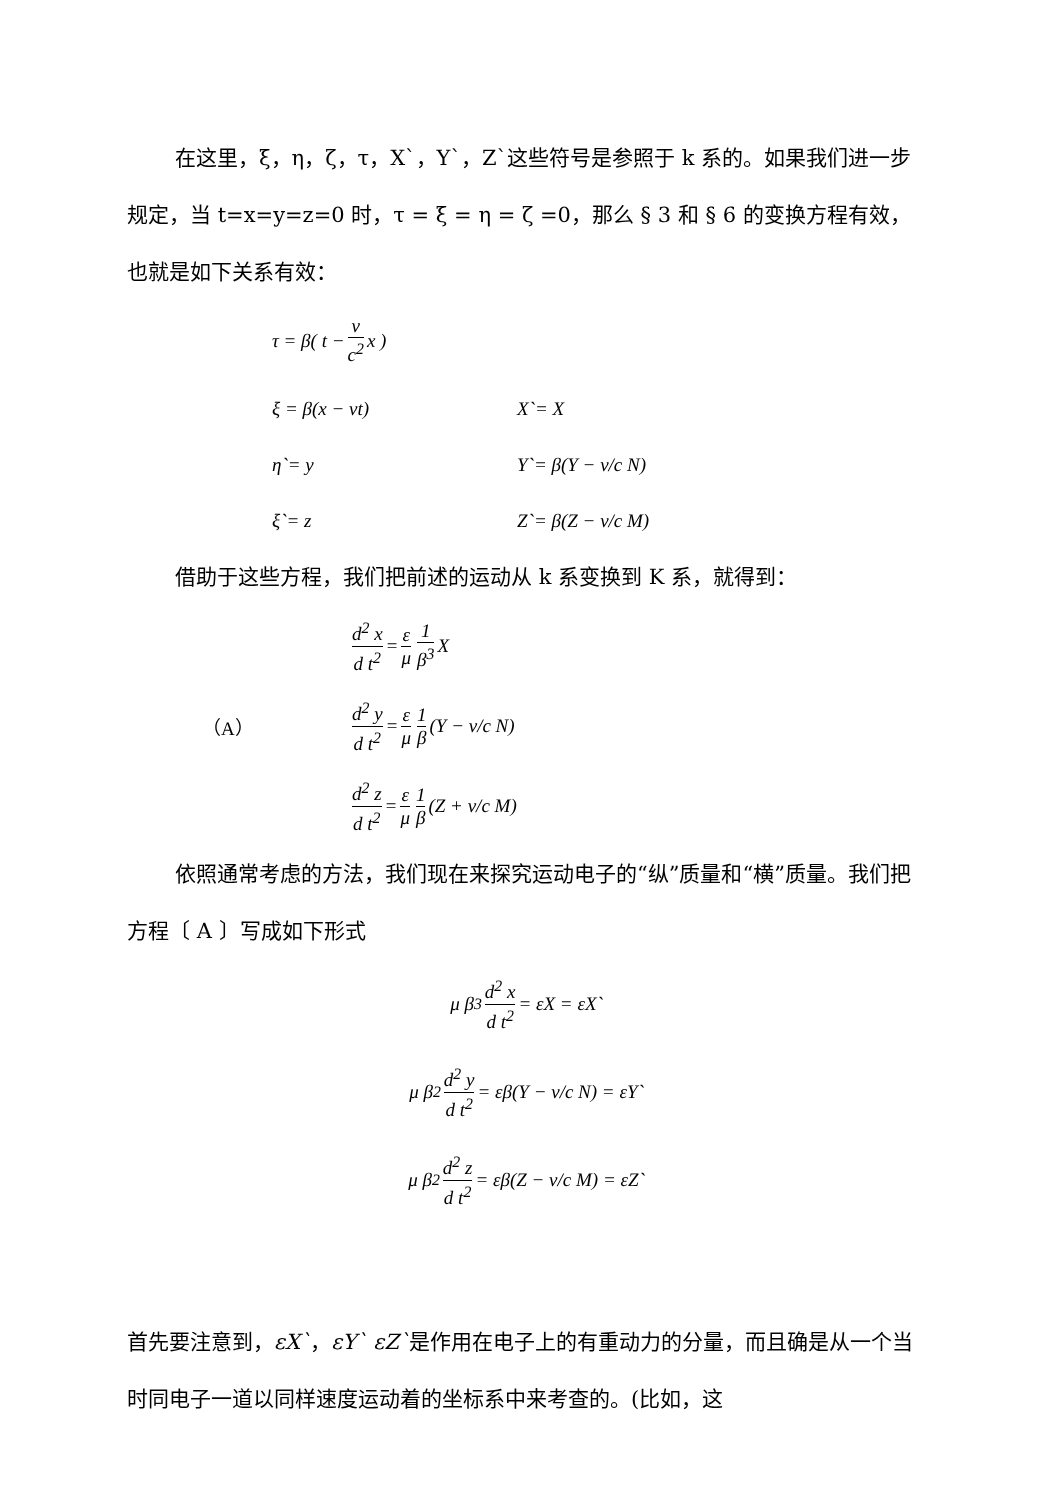在这里，ξ，η，ζ，τ，X`，Y`，Z`这些符号是参照于 k 系的。如果我们进一步规定，当 t=x=y=z=0 时，τ = ξ = η = ζ =0，那么 § 3 和 § 6 的变换方程有效，也就是如下关系有效：
τ = β( t − v c<sup>2</sup> x )
ξ = β(x − vt) X`= X
η`= y Y`= β(Y − v/c N)
ξ`= z Z`= β(Z − v/c M)
借助于这些方程，我们把前述的运动从 k 系变换到 K 系，就得到：
d<sup>2</sup> x d t<sup>2</sup> = ε μ 1 β<sup>3</sup> X
（A） d<sup>2</sup> y d t<sup>2</sup> = ε μ 1 β (Y − v/c N)
d<sup>2</sup> z d t<sup>2</sup> = ε μ 1 β (Z + v/c M)
依照通常考虑的方法，我们现在来探究运动电子的“纵”质量和“横”质量。我们把方程〔 A 〕写成如下形式
μ β<sup>3</sup> d<sup>2</sup> x d t<sup>2</sup> = εX = εX`
μ β<sup>2</sup> d<sup>2</sup> y d t<sup>2</sup> = εβ(Y − v/c N) = εY`
μ β<sup>2</sup> d<sup>2</sup> z d t<sup>2</sup> = εβ(Z − v/c M) = εZ`
首先要注意到，εX`，εY` εZ`是作用在电子上的有重动力的分量，而且确是从一个当时同电子一道以同样速度运动着的坐标系中来考查的。(比如，这